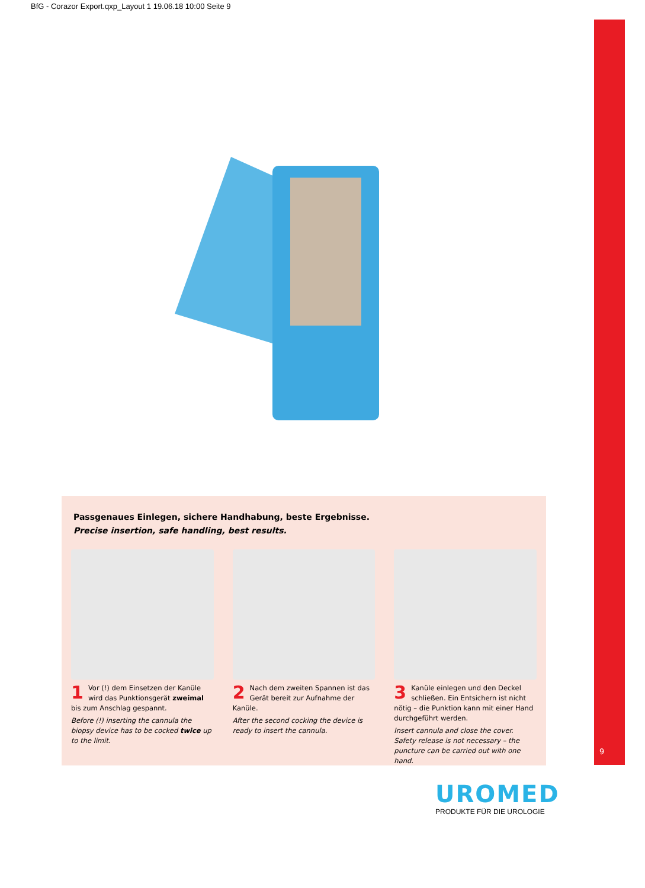BfG - Corazor Export.qxp_Layout 1 19.06.18 10:00 Seite 9
Passgenaues Einlegen, sichere Handhabung, beste Ergebnisse.
Precise insertion, safe handling, best results.
1 Vor (!) dem Einsetzen der Kanüle wird das Punktionsgerät zweimal bis zum Anschlag gespannt.
Before (!) inserting the cannula the biopsy device has to be cocked twice up to the limit.
2 Nach dem zweiten Spannen ist das Gerät bereit zur Aufnahme der Kanüle.
After the second cocking the device is ready to insert the cannula.
3 Kanüle einlegen und den Deckel schließen. Ein Entsichern ist nicht nötig – die Punktion kann mit einer Hand durchgeführt werden.
Insert cannula and close the cover. Safety release is not necessary – the puncture can be carried out with one hand.
9
UROMED
PRODUKTE FÜR DIE UROLOGIE